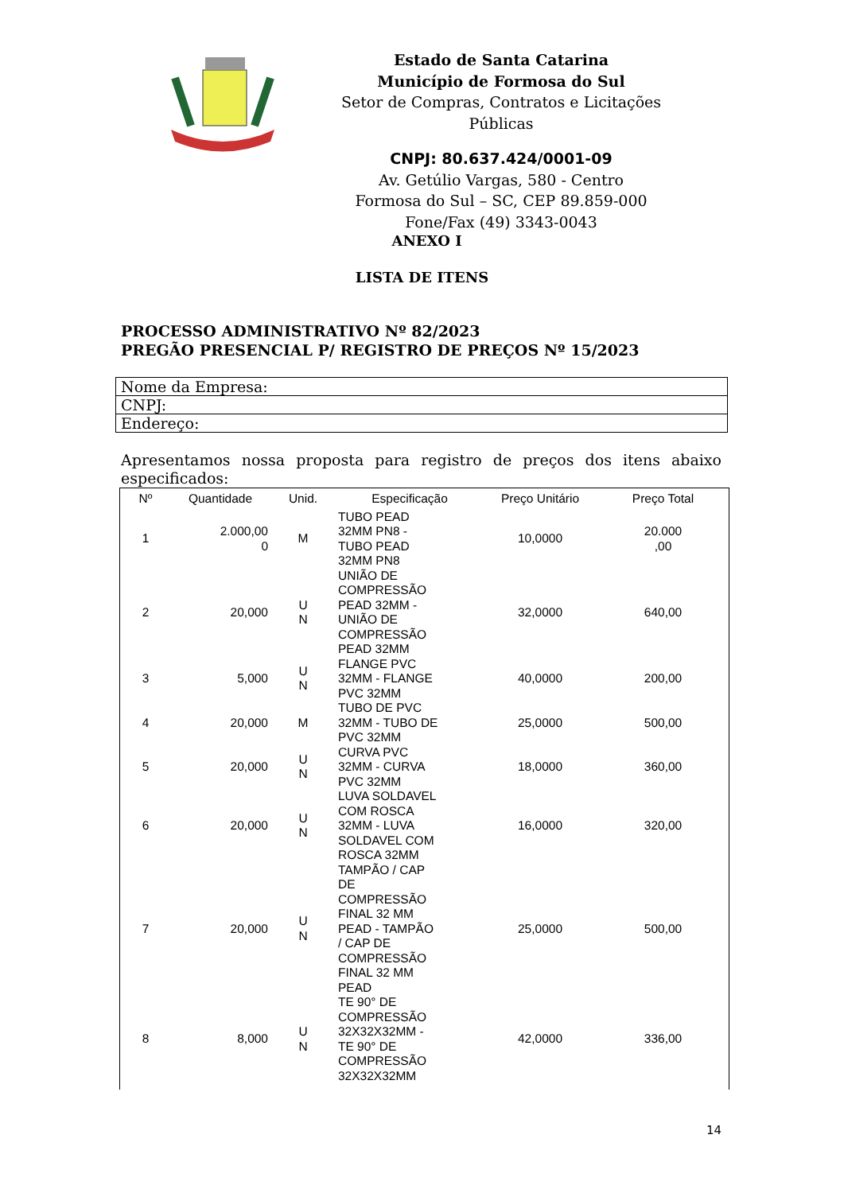Estado de Santa Catarina
Município de Formosa do Sul
Setor de Compras, Contratos e Licitações Públicas
CNPJ: 80.637.424/0001-09
Av. Getúlio Vargas, 580 - Centro
Formosa do Sul – SC, CEP 89.859-000
Fone/Fax (49) 3343-0043
ANEXO I
LISTA DE ITENS
PROCESSO ADMINISTRATIVO Nº 82/2023
PREGÃO PRESENCIAL P/ REGISTRO DE PREÇOS Nº 15/2023
| Nome da Empresa: |
| CNPJ: |
| Endereço: |
Apresentamos nossa proposta para registro de preços dos itens abaixo especificados:
| Nº | Quantidade | Unid. | Especificação | Preço Unitário | Preço Total |
| --- | --- | --- | --- | --- | --- |
| 1 | 2.000,00 0 | M | TUBO PEAD 32MM PN8 - TUBO PEAD 32MM PN8 | 10,0000 | 20.000 ,00 |
| 2 | 20,000 | U N | UNIÃO DE COMPRESSÃO PEAD 32MM - UNIÃO DE COMPRESSÃO PEAD 32MM | 32,0000 | 640,00 |
| 3 | 5,000 | U N | FLANGE PVC 32MM - FLANGE PVC 32MM | 40,0000 | 200,00 |
| 4 | 20,000 | M | TUBO DE PVC 32MM - TUBO DE PVC 32MM | 25,0000 | 500,00 |
| 5 | 20,000 | U N | CURVA PVC 32MM - CURVA PVC 32MM | 18,0000 | 360,00 |
| 6 | 20,000 | U N | LUVA SOLDAVEL COM ROSCA 32MM - LUVA SOLDAVEL COM ROSCA 32MM | 16,0000 | 320,00 |
| 7 | 20,000 | U N | TAMPÃO / CAP DE COMPRESSÃO FINAL 32 MM PEAD - TAMPÃO / CAP DE COMPRESSÃO FINAL 32 MM PEAD | 25,0000 | 500,00 |
| 8 | 8,000 | U N | TE 90° DE COMPRESSÃO 32X32X32MM - TE 90° DE COMPRESSÃO 32X32X32MM | 42,0000 | 336,00 |
14